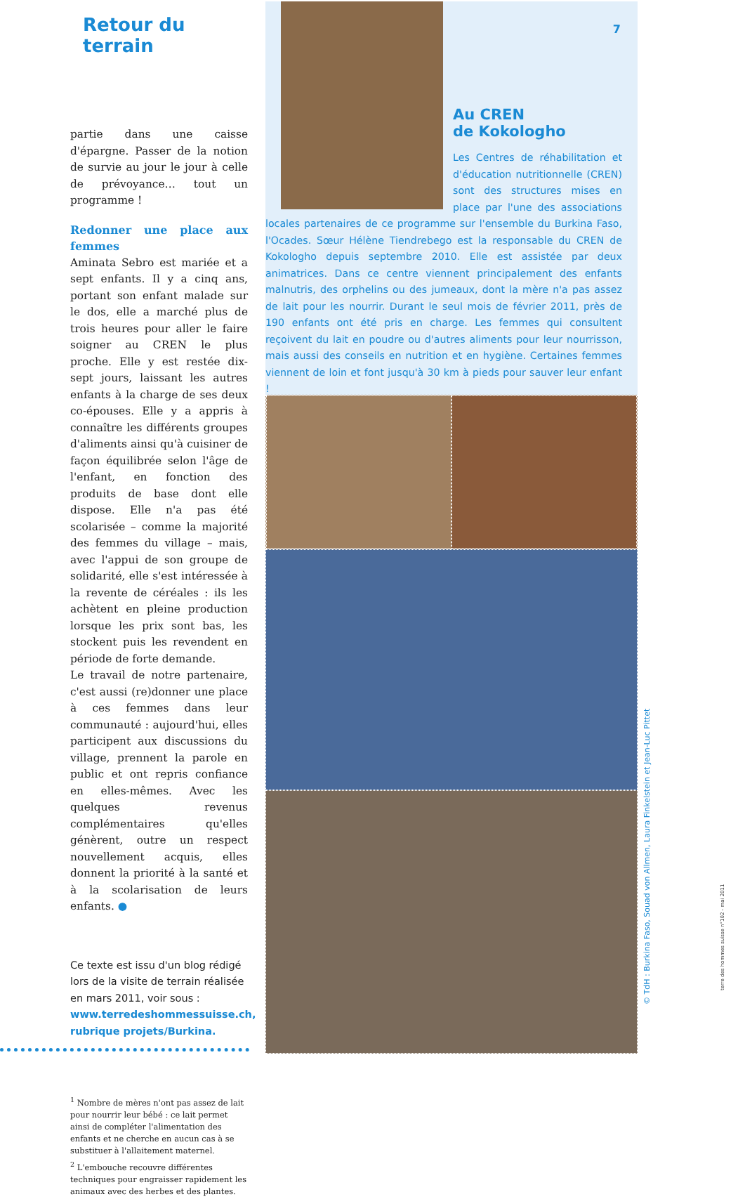Retour du terrain
partie dans une caisse d'épargne. Passer de la notion de survie au jour le jour à celle de prévoyance… tout un programme !
Redonner une place aux femmes
Aminata Sebro est mariée et a sept enfants. Il y a cinq ans, portant son enfant malade sur le dos, elle a marché plus de trois heures pour aller le faire soigner au CREN le plus proche. Elle y est restée dix-sept jours, laissant les autres enfants à la charge de ses deux co-épouses. Elle y a appris à connaître les différents groupes d'aliments ainsi qu'à cuisiner de façon équilibrée selon l'âge de l'enfant, en fonction des produits de base dont elle dispose. Elle n'a pas été scolarisée – comme la majorité des femmes du village – mais, avec l'appui de son groupe de solidarité, elle s'est intéressée à la revente de céréales : ils les achètent en pleine production lorsque les prix sont bas, les stockent puis les revendent en période de forte demande.
Le travail de notre partenaire, c'est aussi (re)donner une place à ces femmes dans leur communauté : aujourd'hui, elles participent aux discussions du village, prennent la parole en public et ont repris confiance en elles-mêmes. Avec les quelques revenus complémentaires qu'elles génèrent, outre un respect nouvellement acquis, elles donnent la priorité à la santé et à la scolarisation de leurs enfants. ●
Ce texte est issu d'un blog rédigé lors de la visite de terrain réalisée en mars 2011, voir sous :
www.terredeshommessuisse.ch, rubrique projets/Burkina.
<sup>1</sup> Nombre de mères n'ont pas assez de lait pour nourrir leur bébé : ce lait permet ainsi de compléter l'alimentation des enfants et ne cherche en aucun cas à se substituer à l'allaitement maternel.
<sup>2</sup> L'embouche recouvre différentes techniques pour engraisser rapidement les animaux avec des herbes et des plantes.
7
Au CREN
de Kokologho
Les Centres de réhabilitation et d'éducation nutritionnelle (CREN) sont des structures mises en place par l'une des associations locales partenaires de ce programme sur l'ensemble du Burkina Faso, l'Ocades. Sœur Hélène Tiendrebego est la responsable du CREN de Kokologho depuis septembre 2010. Elle est assistée par deux animatrices. Dans ce centre viennent principalement des enfants malnutris, des orphelins ou des jumeaux, dont la mère n'a pas assez de lait pour les nourrir. Durant le seul mois de février 2011, près de 190 enfants ont été pris en charge. Les femmes qui consultent reçoivent du lait en poudre ou d'autres aliments pour leur nourrisson, mais aussi des conseils en nutrition et en hygiène. Certaines femmes viennent de loin et font jusqu'à 30 km à pieds pour sauver leur enfant !
© TdH : Burkina Faso, Souad von Allmen, Laura Finkelstein et Jean-Luc Pittet
terre des hommes suisse n°102 - mai 2011